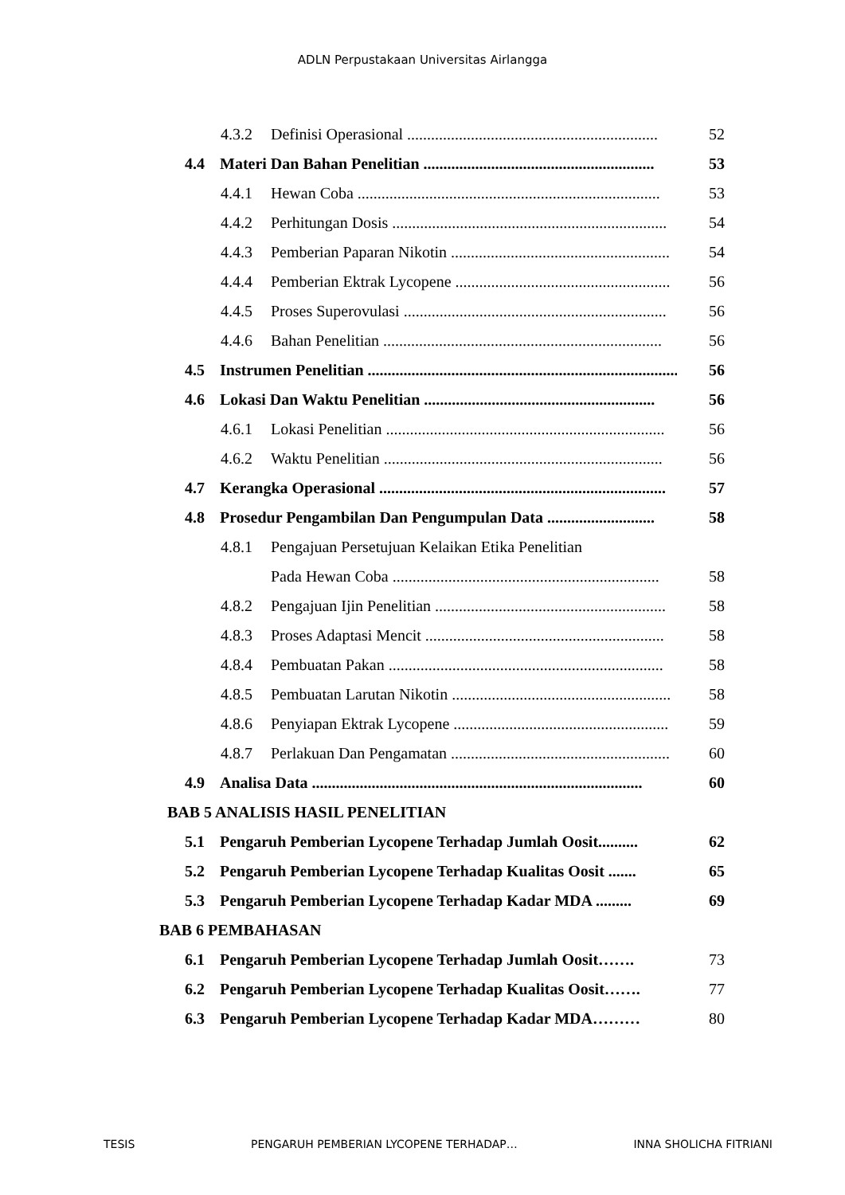ADLN Perpustakaan Universitas Airlangga
4.3.2 Definisi Operasional ............................................................... 52
4.4 Materi Dan Bahan Penelitian .......................................................... 53
4.4.1 Hewan Coba ............................................................................ 53
4.4.2 Perhitungan Dosis ..................................................................... 54
4.4.3 Pemberian Paparan Nikotin ....................................................... 54
4.4.4 Pemberian Ektrak Lycopene ...................................................... 56
4.4.5 Proses Superovulasi .................................................................. 56
4.4.6 Bahan Penelitian ...................................................................... 56
4.5 Instrumen Penelitian .............................................................................. 56
4.6 Lokasi Dan Waktu Penelitian .......................................................... 56
4.6.1 Lokasi Penelitian ...................................................................... 56
4.6.2 Waktu Penelitian ...................................................................... 56
4.7 Kerangka Operasional ........................................................................ 57
4.8 Prosedur Pengambilan Dan Pengumpulan Data ........................... 58
4.8.1 Pengajuan Persetujuan Kelaikan Etika Penelitian
Pada Hewan Coba ................................................................... 58
4.8.2 Pengajuan Ijin Penelitian .......................................................... 58
4.8.3 Proses Adaptasi Mencit ............................................................ 58
4.8.4 Pembuatan Pakan ..................................................................... 58
4.8.5 Pembuatan Larutan Nikotin ....................................................... 58
4.8.6 Penyiapan Ektrak Lycopene ...................................................... 59
4.8.7 Perlakuan Dan Pengamatan ....................................................... 60
4.9 Analisa Data ................................................................................... 60
BAB 5 ANALISIS HASIL PENELITIAN
5.1 Pengaruh Pemberian Lycopene Terhadap Jumlah Oosit.......... 62
5.2 Pengaruh Pemberian Lycopene Terhadap Kualitas Oosit ....... 65
5.3 Pengaruh Pemberian Lycopene Terhadap Kadar MDA ......... 69
BAB 6 PEMBAHASAN
6.1 Pengaruh Pemberian Lycopene Terhadap Jumlah Oosit……. 73
6.2 Pengaruh Pemberian Lycopene Terhadap Kualitas Oosit……. 77
6.3 Pengaruh Pemberian Lycopene Terhadap Kadar MDA……… 80
TESIS PENGARUH PEMBERIAN LYCOPENE TERHADAP… INNA SHOLICHA FITRIANI